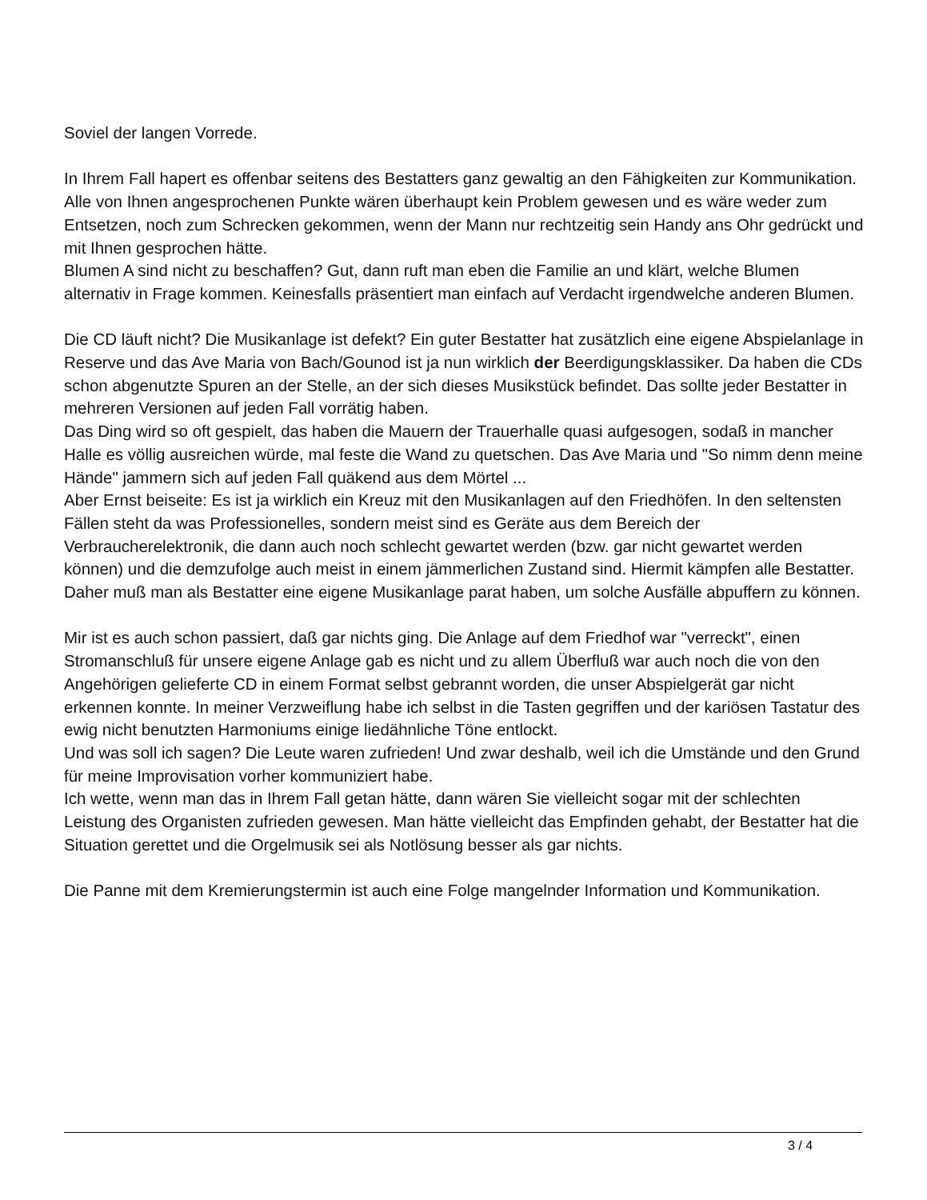Soviel der langen Vorrede.
In Ihrem Fall hapert es offenbar seitens des Bestatters ganz gewaltig an den Fähigkeiten zur Kommunikation.
Alle von Ihnen angesprochenen Punkte wären überhaupt kein Problem gewesen und es wäre weder zum Entsetzen, noch zum Schrecken gekommen, wenn der Mann nur rechtzeitig sein Handy ans Ohr gedrückt und mit Ihnen gesprochen hätte.
Blumen A sind nicht zu beschaffen? Gut, dann ruft man eben die Familie an und klärt, welche Blumen alternativ in Frage kommen. Keinesfalls präsentiert man einfach auf Verdacht irgendwelche anderen Blumen.
Die CD läuft nicht? Die Musikanlage ist defekt? Ein guter Bestatter hat zusätzlich eine eigene Abspielanlage in Reserve und das Ave Maria von Bach/Gounod ist ja nun wirklich der Beerdigungsklassiker. Da haben die CDs schon abgenutzte Spuren an der Stelle, an der sich dieses Musikstück befindet. Das sollte jeder Bestatter in mehreren Versionen auf jeden Fall vorrätig haben.
Das Ding wird so oft gespielt, das haben die Mauern der Trauerhalle quasi aufgesogen, sodaß in mancher Halle es völlig ausreichen würde, mal feste die Wand zu quetschen. Das Ave Maria und "So nimm denn meine Hände" jammern sich auf jeden Fall quäkend aus dem Mörtel ...
Aber Ernst beiseite: Es ist ja wirklich ein Kreuz mit den Musikanlagen auf den Friedhöfen. In den seltensten Fällen steht da was Professionelles, sondern meist sind es Geräte aus dem Bereich der Verbraucherelektronik, die dann auch noch schlecht gewartet werden (bzw. gar nicht gewartet werden können) und die demzufolge auch meist in einem jämmerlichen Zustand sind. Hiermit kämpfen alle Bestatter.
Daher muß man als Bestatter eine eigene Musikanlage parat haben, um solche Ausfälle abpuffern zu können.
Mir ist es auch schon passiert, daß gar nichts ging. Die Anlage auf dem Friedhof war "verreckt", einen Stromanschluß für unsere eigene Anlage gab es nicht und zu allem Überfluß war auch noch die von den Angehörigen gelieferte CD in einem Format selbst gebrannt worden, die unser Abspielgerät gar nicht erkennen konnte. In meiner Verzweiflung habe ich selbst in die Tasten gegriffen und der kariösen Tastatur des ewig nicht benutzten Harmoniums einige liedähnliche Töne entlockt.
Und was soll ich sagen? Die Leute waren zufrieden! Und zwar deshalb, weil ich die Umstände und den Grund für meine Improvisation vorher kommuniziert habe.
Ich wette, wenn man das in Ihrem Fall getan hätte, dann wären Sie vielleicht sogar mit der schlechten Leistung des Organisten zufrieden gewesen. Man hätte vielleicht das Empfinden gehabt, der Bestatter hat die Situation gerettet und die Orgelmusik sei als Notlösung besser als gar nichts.
Die Panne mit dem Kremierungstermin ist auch eine Folge mangelnder Information und Kommunikation.
3 / 4